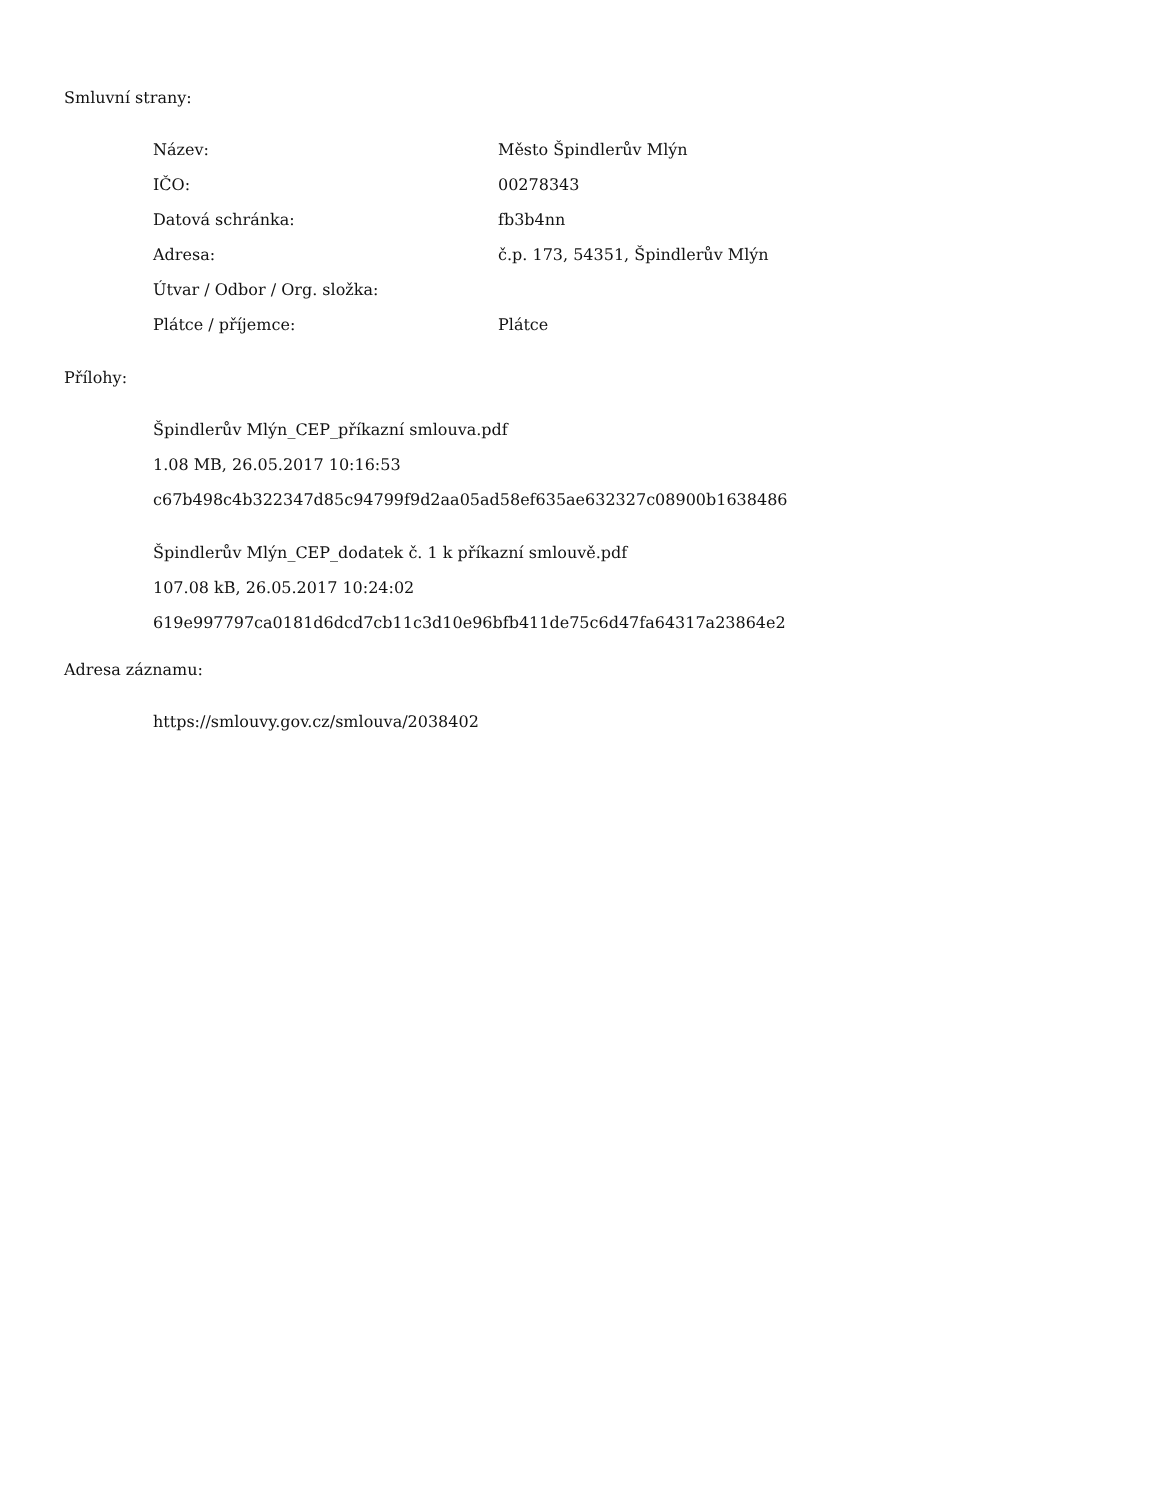Smluvní strany:
| Název: | Město Špindlerův Mlýn |
| IČO: | 00278343 |
| Datová schránka: | fb3b4nn |
| Adresa: | č.p. 173, 54351, Špindlerův Mlýn |
| Útvar / Odbor / Org. složka: | |
| Plátce / příjemce: | Plátce |
Přílohy:
Špindlerův Mlýn_CEP_příkazní smlouva.pdf
1.08 MB, 26.05.2017 10:16:53
c67b498c4b322347d85c94799f9d2aa05ad58ef635ae632327c08900b1638486
Špindlerův Mlýn_CEP_dodatek č. 1 k příkazní smlouvě.pdf
107.08 kB, 26.05.2017 10:24:02
619e997797ca0181d6dcd7cb11c3d10e96bfb411de75c6d47fa64317a23864e2
Adresa záznamu:
https://smlouvy.gov.cz/smlouva/2038402